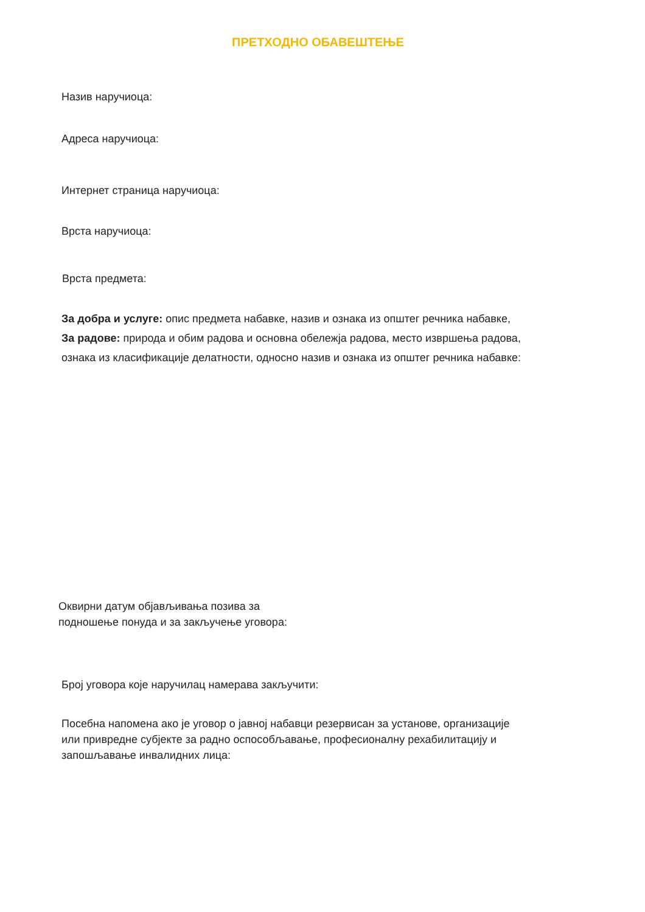ПРЕТХОДНО ОБАВЕШТЕЊЕ
Назив наручиоца:
Адреса наручиоца:
Интернет страница наручиоца:
Врста наручиоца:
Врста предмета:
За добра и услуге: опис предмета набавке, назив и ознака из општег речника набавке,
За радове: природа и обим радова и основна обележја радова, место извршења радова,
ознака из класификације делатности, односно назив и ознака из општег речника набавке:
Оквирни датум објављивања позива за
подношење понуда и за закључење уговора:
Број уговора које наручилац намерава закључити:
Посебна напомена ако је уговор о јавној набавци резервисан за установе, организације
или привредне субјекте за радно оспособљавање, професионалну рехабилитацију и
запошљавање инвалидних лица: